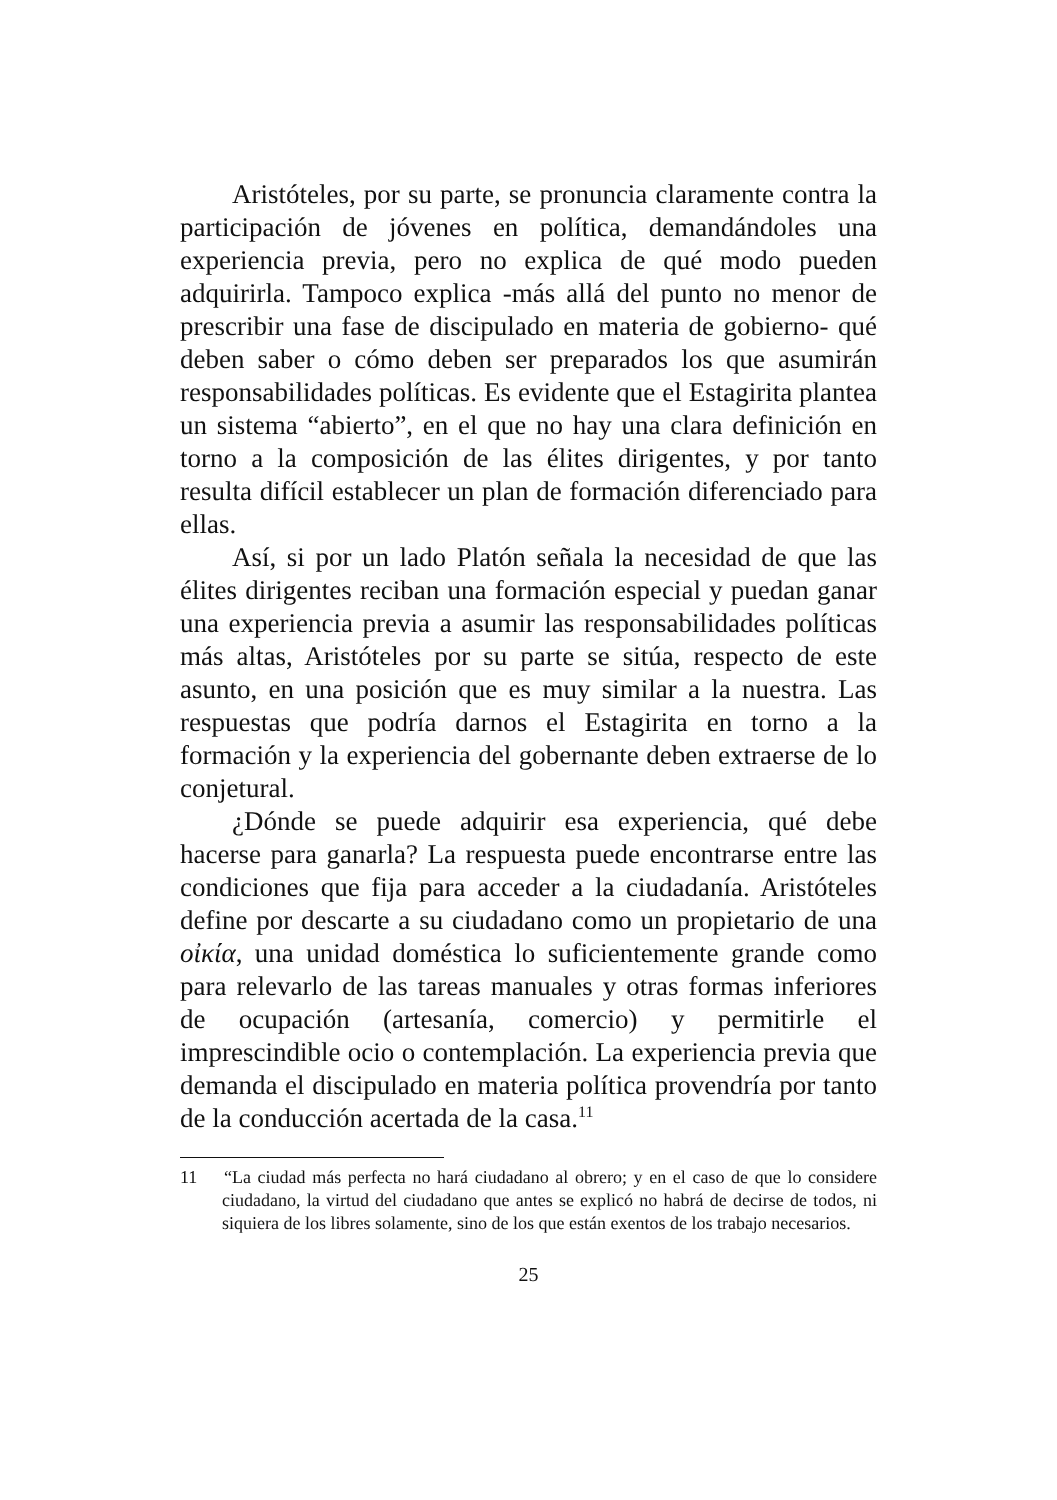Aristóteles, por su parte, se pronuncia claramente contra la participación de jóvenes en política, demandándoles una experiencia previa, pero no explica de qué modo pueden adquirirla. Tampoco explica -más allá del punto no menor de prescribir una fase de discipulado en materia de gobierno- qué deben saber o cómo deben ser preparados los que asumirán responsabilidades políticas. Es evidente que el Estagirita plantea un sistema “abierto”, en el que no hay una clara definición en torno a la composición de las élites dirigentes, y por tanto resulta difícil establecer un plan de formación diferenciado para ellas.
Así, si por un lado Platón señala la necesidad de que las élites dirigentes reciban una formación especial y puedan ganar una experiencia previa a asumir las responsabilidades políticas más altas, Aristóteles por su parte se sitúa, respecto de este asunto, en una posición que es muy similar a la nuestra. Las respuestas que podría darnos el Estagirita en torno a la formación y la experiencia del gobernante deben extraerse de lo conjetural.
¿Dónde se puede adquirir esa experiencia, qué debe hacerse para ganarla? La respuesta puede encontrarse entre las condiciones que fija para acceder a la ciudadanía. Aristóteles define por descarte a su ciudadano como un propietario de una οἰκία, una unidad doméstica lo suficientemente grande como para relevarlo de las tareas manuales y otras formas inferiores de ocupación (artesanía, comercio) y permitirle el imprescindible ocio o contemplación. La experiencia previa que demanda el discipulado en materia política provendría por tanto de la conducción acertada de la casa.<sup>11</sup>
11 “La ciudad más perfecta no hará ciudadano al obrero; y en el caso de que lo considere ciudadano, la virtud del ciudadano que antes se explicó no habrá de decirse de todos, ni siquiera de los libres solamente, sino de los que están exentos de los trabajo necesarios.
25